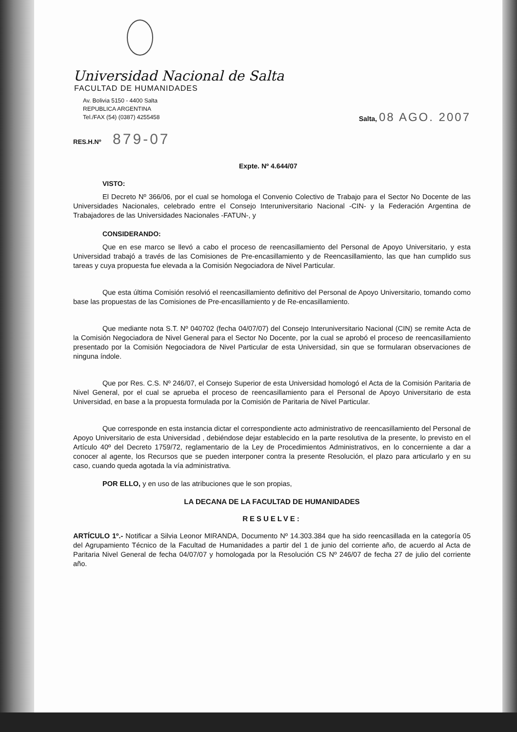Universidad Nacional de Salta
FACULTAD DE HUMANIDADES
Av. Bolivia 5150 - 4400 Salta
REPUBLICA ARGENTINA
Tel./FAX (54) (0387) 4255458
Salta, 08 AGO. 2007
RES.H.Nº 879-07
Expte. Nº 4.644/07
VISTO:
El Decreto Nº 366/06, por el cual se homologa el Convenio Colectivo de Trabajo para el Sector No Docente de las Universidades Nacionales, celebrado entre el Consejo Interuniversitario Nacional -CIN- y la Federación Argentina de Trabajadores de las Universidades Nacionales -FATUN-, y
CONSIDERANDO:
Que en ese marco se llevó a cabo el proceso de reencasillamiento del Personal de Apoyo Universitario, y esta Universidad trabajó a través de las Comisiones de Pre-encasillamiento y de Reencasillamiento, las que han cumplido sus tareas y cuya propuesta fue elevada a la Comisión Negociadora de Nivel Particular.
Que esta última Comisión resolvió el reencasillamiento definitivo del Personal de Apoyo Universitario, tomando como base las propuestas de las Comisiones de Pre-encasillamiento y de Re-encasillamiento.
Que mediante nota S.T. Nº 040702 (fecha 04/07/07) del Consejo Interuniversitario Nacional (CIN) se remite Acta de la Comisión Negociadora de Nivel General para el Sector No Docente, por la cual se aprobó el proceso de reencasillamiento presentado por la Comisión Negociadora de Nivel Particular de esta Universidad, sin que se formularan observaciones de ninguna índole.
Que por Res. C.S. Nº 246/07, el Consejo Superior de esta Universidad homologó el Acta de la Comisión Paritaria de Nivel General, por el cual se aprueba el proceso de reencasillamiento para el Personal de Apoyo Universitario de esta Universidad, en base a la propuesta formulada por la Comisión de Paritaria de Nivel Particular.
Que corresponde en esta instancia dictar el correspondiente acto administrativo de reencasillamiento del Personal de Apoyo Universitario de esta Universidad , debiéndose dejar establecido en la parte resolutiva de la presente, lo previsto en el Artículo 40º del Decreto 1759/72, reglamentario de la Ley de Procedimientos Administrativos, en lo concerniente a dar a conocer al agente, los Recursos que se pueden interponer contra la presente Resolución, el plazo para articularlo y en su caso, cuando queda agotada la vía administrativa.
POR ELLO, y en uso de las atribuciones que le son propias,
LA DECANA DE LA FACULTAD DE HUMANIDADES
RESUELVE:
ARTÍCULO 1º.- Notificar a Silvia Leonor MIRANDA, Documento Nº 14.303.384 que ha sido reencasillada en la categoría 05 del Agrupamiento Técnico de la Facultad de Humanidades a partir del 1 de junio del corriente año, de acuerdo al Acta de Paritaria Nivel General de fecha 04/07/07 y homologada por la Resolución CS Nº 246/07 de fecha 27 de julio del corriente año.